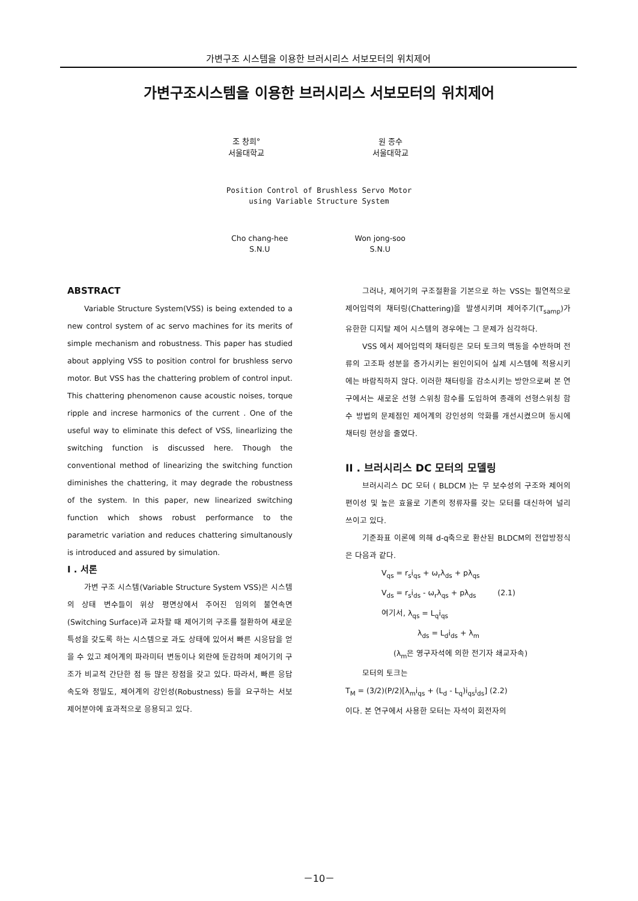가변구조 시스템을 이용한 브러시리스 서보모터의 위치제어
가변구조시스템을 이용한 브러시리스 서보모터의 위치제어
조 창희°
서울대학교
원 종수
서울대학교
Position Control of Brushless Servo Motor
using Variable Structure System
Cho chang-hee
S.N.U
Won jong-soo
S.N.U
ABSTRACT
Variable Structure System(VSS) is being extended to a new control system of ac servo machines for its merits of simple mechanism and robustness. This paper has studied about applying VSS to position control for brushless servo motor. But VSS has the chattering problem of control input. This chattering phenomenon cause acoustic noises, torque ripple and increse harmonics of the current . One of the useful way to eliminate this defect of VSS, linearlizing the switching function is discussed here. Though the conventional method of linearizing the switching function diminishes the chattering, it may degrade the robustness of the system. In this paper, new linearized switching function which shows robust performance to the parametric variation and reduces chattering simultanously is introduced and assured by simulation.
I . 서론
가변 구조 시스템(Variable Structure System VSS)은 시스템의 상태 변수들이 위상 평면상에서 주어진 임의의 불연속면(Switching Surface)과 교차할 때 제어기의 구조를 절환하여 새로운 특성을 갖도록 하는 시스템으로 과도 상태에 있어서 빠른 시응답을 얻을 수 있고 제어계의 파라미터 변동이나 외란에 둔감하며 제어기의 구조가 비교적 간단한 점 등 많은 장점을 갖고 있다. 따라서, 빠른 응답속도와 정밀도, 제어계의 강인성(Robustness) 등을 요구하는 서보 제어분야에 효과적으로 응용되고 있다.
그러나, 제어기의 구조절환을 기본으로 하는 VSS는 필연적으로 제어입력의 채터링(Chattering)을 발생시키며 제어주기(T<sub>samp</sub>)가 유한한 디지탈 제어 시스템의 경우에는 그 문제가 심각하다.
VSS 에서 제어입력의 채터링은 모터 토크의 맥동을 수반하며 전류의 고조파 성분을 증가시키는 원인이되어 실제 시스템에 적용시키에는 바람직하지 않다. 이러한 채터링을 감소시키는 방안으로써 본 연구에서는 새로운 선형 스위칭 함수를 도입하여 종래의 선형스위칭 함수 방법의 문제점인 제어계의 강인성의 악화를 개선시켰으며 동시에 채터링 현상을 줄였다.
II . 브러시리스 DC 모터의 모델링
브러시리스 DC 모터 ( BLDCM )는 무 보수성의 구조와 제어의 편이성 및 높은 효율로 기존의 정류자를 갖는 모터를 대신하여 널리 쓰이고 있다.
기준좌표 이론에 의해 d-q축으로 환산된 BLDCM의 전압방정식은 다음과 같다.
V<sub>qs</sub> = r<sub>s</sub>i<sub>qs</sub> + ω<sub>r</sub>λ<sub>ds</sub> + pλ<sub>qs</sub>
V<sub>ds</sub> = r<sub>s</sub>i<sub>ds</sub> - ω<sub>r</sub>λ<sub>qs</sub> + pλ<sub>ds</sub> (2.1)
여기서, λ<sub>qs</sub> = L<sub>q</sub>i<sub>qs</sub>
λ<sub>ds</sub> = L<sub>d</sub>i<sub>ds</sub> + λ<sub>m</sub>
(λ<sub>m</sub>은 영구자석에 의한 전기자 쇄교자속)
모터의 토크는
T<sub>M</sub> = (3/2)(P/2)[λ<sub>m</sub>i<sub>qs</sub> + (L<sub>d</sub> - L<sub>q</sub>)i<sub>qs</sub>i<sub>ds</sub>] (2.2)
이다. 본 연구에서 사용한 모터는 자석이 회전자의
－10－